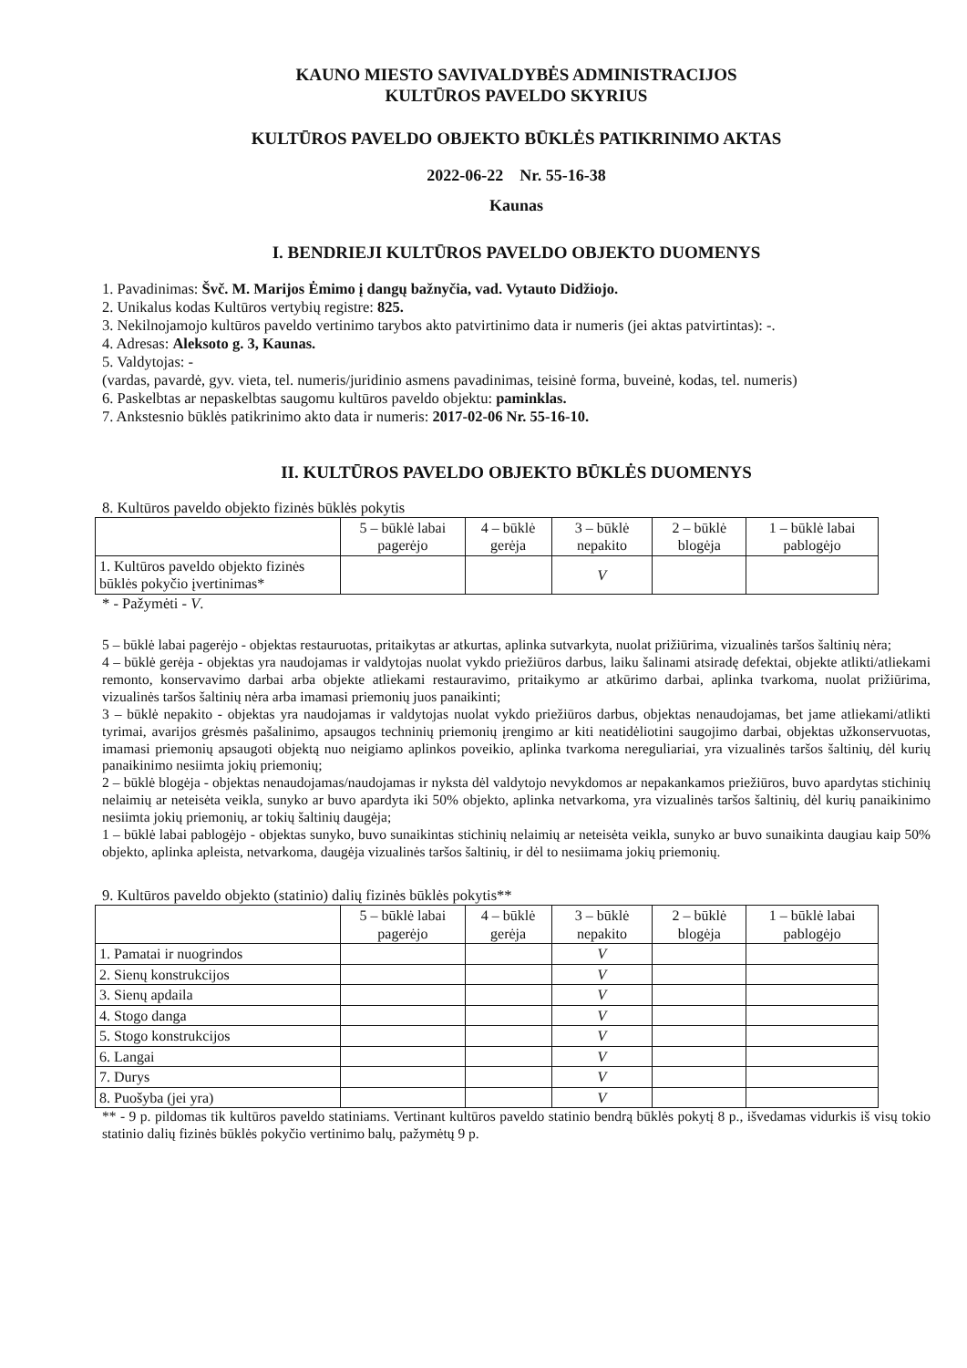KAUNO MIESTO SAVIVALDYBĖS ADMINISTRACIJOS
KULTŪROS PAVELDO SKYRIUS
KULTŪROS PAVELDO OBJEKTO BŪKLĖS PATIKRINIMO AKTAS
2022-06-22 Nr. 55-16-38
Kaunas
I. BENDRIEJI KULTŪROS PAVELDO OBJEKTO DUOMENYS
1. Pavadinimas: Švč. M. Marijos Ėmimo į dangų bažnyčia, vad. Vytauto Didžiojo.
2. Unikalus kodas Kultūros vertybių registre: 825.
3. Nekilnojamojo kultūros paveldo vertinimo tarybos akto patvirtinimo data ir numeris (jei aktas patvirtintas): -.
4. Adresas: Aleksoto g. 3, Kaunas.
5. Valdytojas: -
(vardas, pavardė, gyv. vieta, tel. numeris/juridinio asmens pavadinimas, teisinė forma, buveinė, kodas, tel. numeris)
6. Paskelbtas ar nepaskelbtas saugomu kultūros paveldo objektu: paminklas.
7. Ankstesnio būklės patikrinimo akto data ir numeris: 2017-02-06 Nr. 55-16-10.
II. KULTŪROS PAVELDO OBJEKTO BŪKLĖS DUOMENYS
8. Kultūros paveldo objekto fizinės būklės pokytis
| | 5 – būklė labai pagerėjo | 4 – būklė gerėja | 3 – būklė nepakito | 2 – būklė blogėja | 1 – būklė labai pablogėjo |
| --- | --- | --- | --- | --- | --- |
| 1. Kultūros paveldo objekto fizinės būklės pokyčio įvertinimas* | | | V | | |
* - Pažymėti - V.
5 – būklė labai pagerėjo - objektas restauruotas, pritaikytas ar atkurtas, aplinka sutvarkyta, nuolat prižiūrima, vizualinės taršos šaltinių nėra;
4 – būklė gerėja - objektas yra naudojamas ir valdytojas nuolat vykdo priežiūros darbus, laiku šalinami atsiradę defektai, objekte atlikti/atliekami remonto, konservavimo darbai arba objekte atliekami restauravimo, pritaikymo ar atkūrimo darbai, aplinka tvarkoma, nuolat prižiūrima, vizualinės taršos šaltinių nėra arba imamasi priemonių juos panaikinti;
3 – būklė nepakito - objektas yra naudojamas ir valdytojas nuolat vykdo priežiūros darbus, objektas nenaudojamas, bet jame atliekami/atlikti tyrimai, avarijos grėsmės pašalinimo, apsaugos techninių priemonių įrengimo ar kiti neatidėliotini saugojimo darbai, objektas užkonservuotas, imamasi priemonių apsaugoti objektą nuo neigiamo aplinkos poveikio, aplinka tvarkoma nereguliariai, yra vizualinės taršos šaltinių, dėl kurių panaikinimo nesiimta jokių priemonių;
2 – būklė blogėja - objektas nenaudojamas/naudojamas ir nyksta dėl valdytojo nevykdomos ar nepakankamos priežiūros, buvo apardytas stichinių nelaimių ar neteisėta veikla, sunyko ar buvo apardyta iki 50% objekto, aplinka netvarkoma, yra vizualinės taršos šaltinių, dėl kurių panaikinimo nesiimta jokių priemonių, ar tokių šaltinių daugėja;
1 – būklė labai pablogėjo - objektas sunyko, buvo sunaikintas stichinių nelaimių ar neteisėta veikla, sunyko ar buvo sunaikinta daugiau kaip 50% objekto, aplinka apleista, netvarkoma, daugėja vizualinės taršos šaltinių, ir dėl to nesiimama jokių priemonių.
9. Kultūros paveldo objekto (statinio) dalių fizinės būklės pokytis**
| | 5 – būklė labai pagerėjo | 4 – būklė gerėja | 3 – būklė nepakito | 2 – būklė blogėja | 1 – būklė labai pablogėjo |
| --- | --- | --- | --- | --- | --- |
| 1. Pamatai ir nuogrindos | | | V | | |
| 2. Sienų konstrukcijos | | | V | | |
| 3. Sienų apdaila | | | V | | |
| 4. Stogo danga | | | V | | |
| 5. Stogo konstrukcijos | | | V | | |
| 6. Langai | | | V | | |
| 7. Durys | | | V | | |
| 8. Puošyba (jei yra) | | | V | | |
** - 9 p. pildomas tik kultūros paveldo statiniams. Vertinant kultūros paveldo statinio bendrą būklės pokytį 8 p., išvedamas vidurkis iš visų tokio statinio dalių fizinės būklės pokyčio vertinimo balų, pažymėtų 9 p.